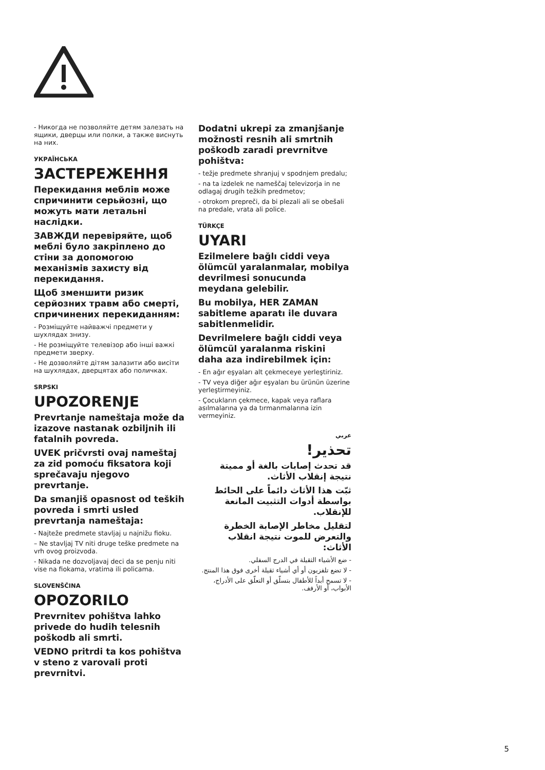- Никогда не позволяйте детям залезать на ящики, дверцы или полки, а также виснуть на них.
УКРАЇНСЬКА
ЗАСТЕРЕЖЕННЯ
Перекидання меблів може спричинити серьйозні, що можуть мати летальні наслідки.
ЗАВЖДИ перевіряйте, щоб меблі було закріплено до стіни за допомогою механізмів захисту від перекидання.
Щоб зменшити ризик серйозних травм або смерті, спричинених перекиданням:
- Розміщуйте найважчі предмети у шухлядах знизу.
- Не розміщуйте телевізор або інші важкі предмети зверху.
- Не дозволяйте дітям залазити або висіти на шухлядах, дверцятах або поличках.
SRPSKI
UPOZORENJE
Prevrtanje nameštaja može da izazove nastanak ozbiljnih ili fatalnih povreda.
UVEK pričvrsti ovaj nameštaj za zid pomoću fiksatora koji sprečavaju njegovo prevrtanje.
Da smanjiš opasnost od teških povreda i smrti usled prevrtanja nameštaja:
- Najteže predmete stavljaj u najnižu fioku.
– Ne stavljaj TV niti druge teške predmete na vrh ovog proizvoda.
- Nikada ne dozvoljavaj deci da se penju niti vise na fiokama, vratima ili policama.
SLOVENŠČINA
OPOZORILO
Prevrnitev pohištva lahko privede do hudih telesnih poškodb ali smrti.
VEDNO pritrdi ta kos pohištva v steno z varovali proti prevrnitvi.
Dodatni ukrepi za zmanjšanje možnosti resnih ali smrtnih poškodb zaradi prevrnitve pohištva:
- težje predmete shranjuj v spodnjem predalu;
- na ta izdelek ne nameščaj televizorja in ne odlagaj drugih težkih predmetov;
- otrokom prepreči, da bi plezali ali se obešali na predale, vrata ali police.
TÜRKÇE
UYARI
Ezilmelere bağlı ciddi veya ölümcül yaralanmalar, mobilya devrilmesi sonucunda meydana gelebilir.
Bu mobilya, HER ZAMAN sabitleme aparatı ile duvara sabitlenmelidir.
Devrilmelere bağlı ciddi veya ölümcül yaralanma riskini daha aza indirebilmek için:
- En ağır eşyaları alt çekmeceye yerleştiriniz.
- TV veya diğer ağır eşyaları bu ürünün üzerine yerleştirmeyiniz.
- Çocukların çekmece, kapak veya raflara asılmalarına ya da tırmanmalarına izin vermeyiniz.
عربي
تحذير!
قد تحدث إصابات بالغة أو مميتة نتيجة إنقلاب الأثاث.
ثبّت هذا الأثاث دائماً على الحائط بواسطة أدوات التثبيت المانعة للإنقلاب.
لتقليل مخاطر الإصابة الخطرة والتعرض للموت نتيجة انقلاب الأثاث:
- ضع الأشياء الثقيلة في الدرج السفلي.
- لا تضع تلفزيون أو أي أشياء ثقيلة أخرى فوق هذا المنتج.
- لا تسمح أبداً للأطفال بتسلّق أو التعلّق على الأدراج، الأبواب، أو الأرفف.
5